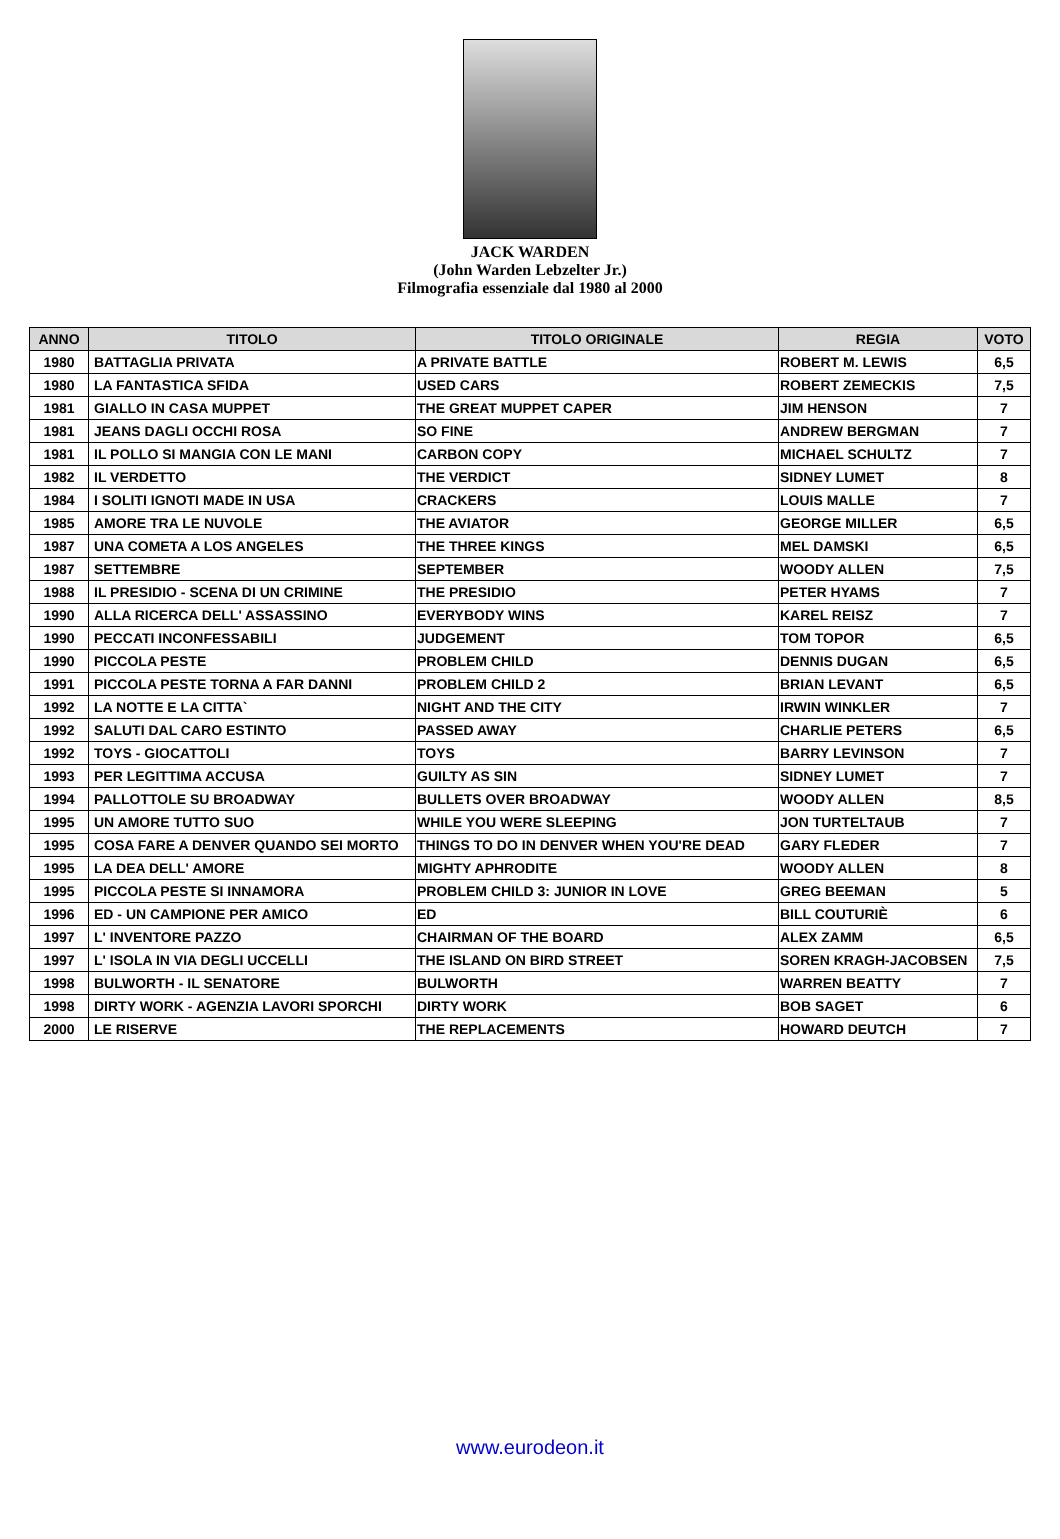JACK WARDEN
(John Warden Lebzelter Jr.)
Filmografia essenziale dal 1980 al 2000
| ANNO | TITOLO | TITOLO ORIGINALE | REGIA | VOTO |
| --- | --- | --- | --- | --- |
| 1980 | BATTAGLIA PRIVATA | A PRIVATE BATTLE | ROBERT M. LEWIS | 6,5 |
| 1980 | LA FANTASTICA SFIDA | USED CARS | ROBERT ZEMECKIS | 7,5 |
| 1981 | GIALLO IN CASA MUPPET | THE GREAT MUPPET CAPER | JIM HENSON | 7 |
| 1981 | JEANS DAGLI OCCHI ROSA | SO FINE | ANDREW BERGMAN | 7 |
| 1981 | IL POLLO SI MANGIA CON LE MANI | CARBON COPY | MICHAEL SCHULTZ | 7 |
| 1982 | IL VERDETTO | THE VERDICT | SIDNEY LUMET | 8 |
| 1984 | I SOLITI IGNOTI MADE IN USA | CRACKERS | LOUIS MALLE | 7 |
| 1985 | AMORE TRA LE NUVOLE | THE AVIATOR | GEORGE MILLER | 6,5 |
| 1987 | UNA COMETA A LOS ANGELES | THE THREE KINGS | MEL DAMSKI | 6,5 |
| 1987 | SETTEMBRE | SEPTEMBER | WOODY ALLEN | 7,5 |
| 1988 | IL PRESIDIO - SCENA DI UN CRIMINE | THE PRESIDIO | PETER HYAMS | 7 |
| 1990 | ALLA RICERCA DELL' ASSASSINO | EVERYBODY WINS | KAREL REISZ | 7 |
| 1990 | PECCATI INCONFESSABILI | JUDGEMENT | TOM TOPOR | 6,5 |
| 1990 | PICCOLA PESTE | PROBLEM CHILD | DENNIS DUGAN | 6,5 |
| 1991 | PICCOLA PESTE TORNA A FAR DANNI | PROBLEM CHILD 2 | BRIAN LEVANT | 6,5 |
| 1992 | LA NOTTE E LA CITTA` | NIGHT AND THE CITY | IRWIN WINKLER | 7 |
| 1992 | SALUTI DAL CARO ESTINTO | PASSED AWAY | CHARLIE PETERS | 6,5 |
| 1992 | TOYS - GIOCATTOLI | TOYS | BARRY LEVINSON | 7 |
| 1993 | PER LEGITTIMA ACCUSA | GUILTY AS SIN | SIDNEY LUMET | 7 |
| 1994 | PALLOTTOLE SU BROADWAY | BULLETS OVER BROADWAY | WOODY ALLEN | 8,5 |
| 1995 | UN AMORE TUTTO SUO | WHILE YOU WERE SLEEPING | JON TURTELTAUB | 7 |
| 1995 | COSA FARE A DENVER QUANDO SEI MORTO | THINGS TO DO IN DENVER WHEN YOU'RE DEAD | GARY FLEDER | 7 |
| 1995 | LA DEA DELL' AMORE | MIGHTY APHRODITE | WOODY ALLEN | 8 |
| 1995 | PICCOLA PESTE SI INNAMORA | PROBLEM CHILD 3: JUNIOR IN LOVE | GREG BEEMAN | 5 |
| 1996 | ED - UN CAMPIONE PER AMICO | ED | BILL COUTURIÈ | 6 |
| 1997 | L' INVENTORE PAZZO | CHAIRMAN OF THE BOARD | ALEX ZAMM | 6,5 |
| 1997 | L' ISOLA IN VIA DEGLI UCCELLI | THE ISLAND ON BIRD STREET | SOREN KRAGH-JACOBSEN | 7,5 |
| 1998 | BULWORTH - IL SENATORE | BULWORTH | WARREN BEATTY | 7 |
| 1998 | DIRTY WORK - AGENZIA LAVORI SPORCHI | DIRTY WORK | BOB SAGET | 6 |
| 2000 | LE RISERVE | THE REPLACEMENTS | HOWARD DEUTCH | 7 |
www.eurodeon.it